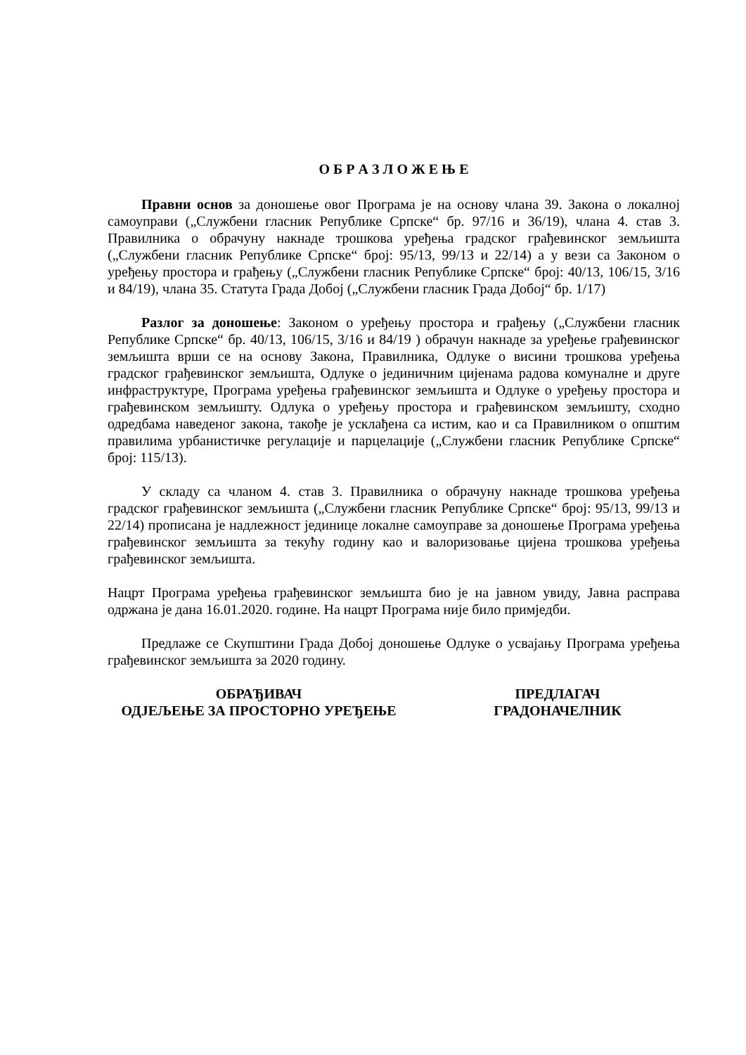О Б Р А З Л О Ж Е Њ Е
Правни основ за доношење овог Програма је на основу члана 39. Закона о локалној самоуправи („Службени гласник Републике Српске“ бр. 97/16 и 36/19), члана 4. став 3. Правилника о обрачуну накнаде трошкова уређења градског грађевинског земљишта („Службени гласник Републике Српске“ број: 95/13, 99/13 и 22/14) а у вези са Законом о уређењу простора и грађењу („Службени гласник Републике Српске“ број: 40/13, 106/15, 3/16 и 84/19), члана 35. Статута Града Добој („Службени гласник Града Добој“ бр. 1/17)
Разлог за доношење: Законом о уређењу простора и грађењу („Службени гласник Републике Српске“ бр. 40/13, 106/15, 3/16 и 84/19 ) обрачун накнаде за уређење грађевинског земљишта врши се на основу Закона, Правилника, Одлуке о висини трошкова уређења градског грађевинског земљишта, Одлуке о јединичним цијенама радова комуналне и друге инфраструктуре, Програма уређења грађевинског земљишта и Одлуке о уређењу простора и грађевинском земљишту. Одлука о уређењу простора и грађевинском земљишту, сходно одредбама наведеног закона, такође је усклађена са истим, као и са Правилником о општим правилима урбанистичке регулације и парцелације („Службени гласник Републике Српске“ број: 115/13).
У складу са чланом 4. став 3. Правилника о обрачуну накнаде трошкова уређења градског грађевинског земљишта („Службени гласник Републике Српске“ број: 95/13, 99/13 и 22/14) прописана је надлежност јединице локалне самоуправе за доношење Програма уређења грађевинског земљишта за текућу годину као и валоризовање цијена трошкова уређења грађевинског земљишта.
Нацрт Програма уређења грађевинског земљишта био је на јавном увиду, Јавна расправа одржана је дана 16.01.2020. године. На нацрт Програма није било примједби.
Предлаже се Скупштини Града Добој доношење Одлуке о усвајању Програма уређења грађевинског земљишта за 2020 годину.
ОБРАЂИВАЧ
ОДЈЕЉЕЊЕ ЗА ПРОСТОРНО УРЕЂЕЊЕ
ПРЕДЛАГАЧ
ГРАДОНАЧЕЛНИК